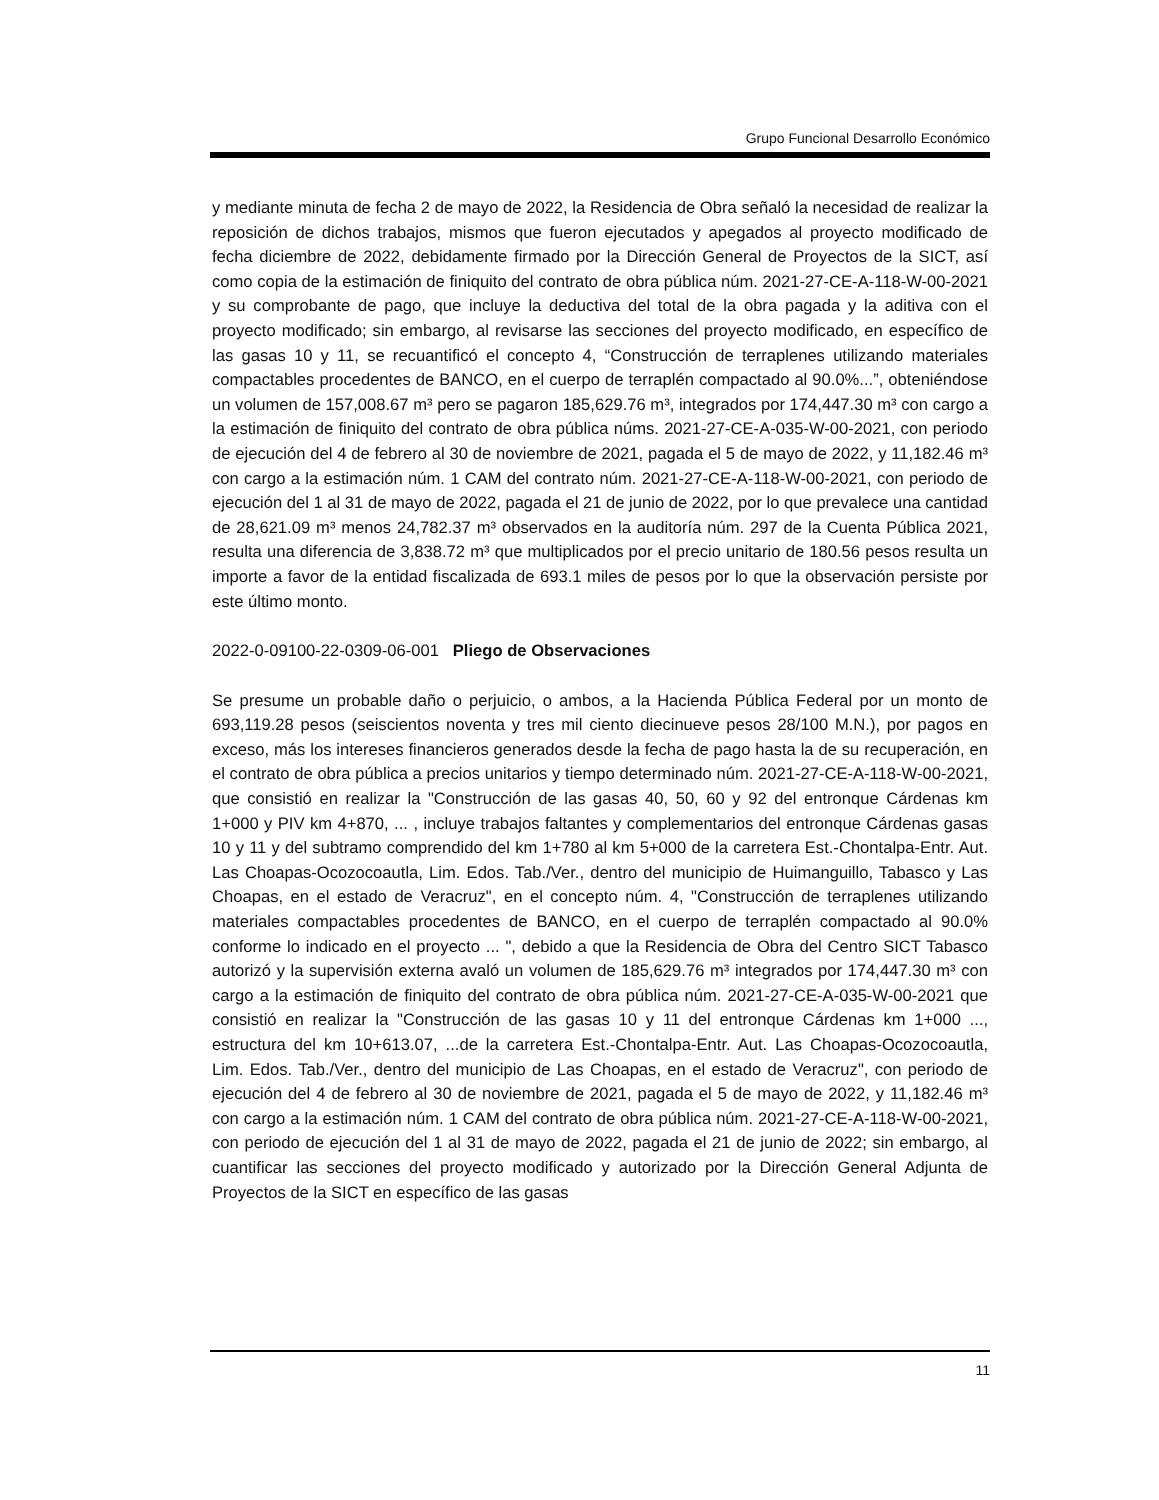Grupo Funcional Desarrollo Económico
y mediante minuta de fecha 2 de mayo de 2022, la Residencia de Obra señaló la necesidad de realizar la reposición de dichos trabajos, mismos que fueron ejecutados y apegados al proyecto modificado de fecha diciembre de 2022, debidamente firmado por la Dirección General de Proyectos de la SICT, así como copia de la estimación de finiquito del contrato de obra pública núm. 2021-27-CE-A-118-W-00-2021 y su comprobante de pago, que incluye la deductiva del total de la obra pagada y la aditiva con el proyecto modificado; sin embargo, al revisarse las secciones del proyecto modificado, en específico de las gasas 10 y 11, se recuantificó el concepto 4, “Construcción de terraplenes utilizando materiales compactables procedentes de BANCO, en el cuerpo de terraplén compactado al 90.0%...”, obteniéndose un volumen de 157,008.67 m³ pero se pagaron 185,629.76 m³, integrados por 174,447.30 m³ con cargo a la estimación de finiquito del contrato de obra pública núms. 2021-27-CE-A-035-W-00-2021, con periodo de ejecución del 4 de febrero al 30 de noviembre de 2021, pagada el 5 de mayo de 2022, y 11,182.46 m³ con cargo a la estimación núm. 1 CAM del contrato núm. 2021-27-CE-A-118-W-00-2021, con periodo de ejecución del 1 al 31 de mayo de 2022, pagada el 21 de junio de 2022, por lo que prevalece una cantidad de 28,621.09 m³ menos 24,782.37 m³ observados en la auditoría núm. 297 de la Cuenta Pública 2021, resulta una diferencia de 3,838.72 m³ que multiplicados por el precio unitario de 180.56 pesos resulta un importe a favor de la entidad fiscalizada de 693.1 miles de pesos por lo que la observación persiste por este último monto.
2022-0-09100-22-0309-06-001 Pliego de Observaciones
Se presume un probable daño o perjuicio, o ambos, a la Hacienda Pública Federal por un monto de 693,119.28 pesos (seiscientos noventa y tres mil ciento diecinueve pesos 28/100 M.N.), por pagos en exceso, más los intereses financieros generados desde la fecha de pago hasta la de su recuperación, en el contrato de obra pública a precios unitarios y tiempo determinado núm. 2021-27-CE-A-118-W-00-2021, que consistió en realizar la "Construcción de las gasas 40, 50, 60 y 92 del entronque Cárdenas km 1+000 y PIV km 4+870, ... , incluye trabajos faltantes y complementarios del entronque Cárdenas gasas 10 y 11 y del subtramo comprendido del km 1+780 al km 5+000 de la carretera Est.-Chontalpa-Entr. Aut. Las Choapas-Ocozocoautla, Lim. Edos. Tab./Ver., dentro del municipio de Huimanguillo, Tabasco y Las Choapas, en el estado de Veracruz", en el concepto núm. 4, "Construcción de terraplenes utilizando materiales compactables procedentes de BANCO, en el cuerpo de terraplén compactado al 90.0% conforme lo indicado en el proyecto ... ", debido a que la Residencia de Obra del Centro SICT Tabasco autorizó y la supervisión externa avaló un volumen de 185,629.76 m³ integrados por 174,447.30 m³ con cargo a la estimación de finiquito del contrato de obra pública núm. 2021-27-CE-A-035-W-00-2021 que consistió en realizar la "Construcción de las gasas 10 y 11 del entronque Cárdenas km 1+000 ..., estructura del km 10+613.07, ...de la carretera Est.-Chontalpa-Entr. Aut. Las Choapas-Ocozocoautla, Lim. Edos. Tab./Ver., dentro del municipio de Las Choapas, en el estado de Veracruz", con periodo de ejecución del 4 de febrero al 30 de noviembre de 2021, pagada el 5 de mayo de 2022, y 11,182.46 m³ con cargo a la estimación núm. 1 CAM del contrato de obra pública núm. 2021-27-CE-A-118-W-00-2021, con periodo de ejecución del 1 al 31 de mayo de 2022, pagada el 21 de junio de 2022; sin embargo, al cuantificar las secciones del proyecto modificado y autorizado por la Dirección General Adjunta de Proyectos de la SICT en específico de las gasas
11